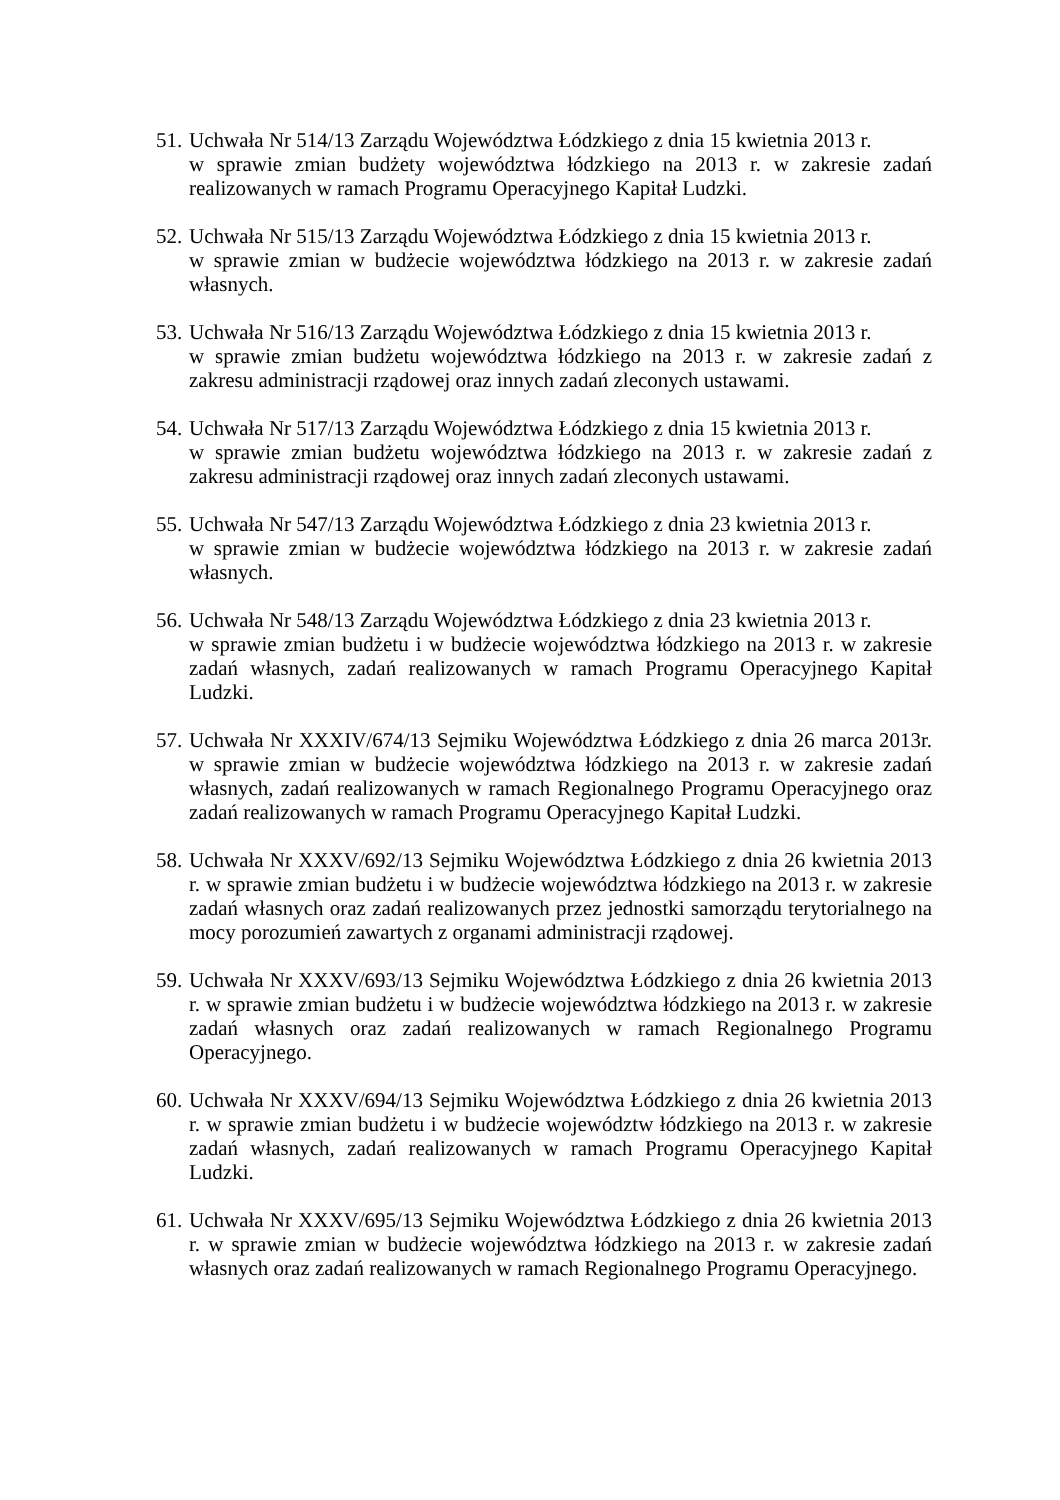51.
Uchwała Nr 514/13 Zarządu Województwa Łódzkiego z dnia 15 kwietnia 2013 r.
w sprawie zmian budżety województwa łódzkiego na 2013 r. w zakresie zadań realizowanych w ramach Programu Operacyjnego Kapitał Ludzki.
52.
Uchwała Nr 515/13 Zarządu Województwa Łódzkiego z dnia 15 kwietnia 2013 r.
w sprawie zmian w budżecie województwa łódzkiego na 2013 r. w zakresie zadań własnych.
53.
Uchwała Nr 516/13 Zarządu Województwa Łódzkiego z dnia 15 kwietnia 2013 r.
w sprawie zmian budżetu województwa łódzkiego na 2013 r. w zakresie zadań z zakresu administracji rządowej oraz innych zadań zleconych ustawami.
54.
Uchwała Nr 517/13 Zarządu Województwa Łódzkiego z dnia 15 kwietnia 2013 r.
w sprawie zmian budżetu województwa łódzkiego na 2013 r. w zakresie zadań z zakresu administracji rządowej oraz innych zadań zleconych ustawami.
55.
Uchwała Nr 547/13 Zarządu Województwa Łódzkiego z dnia 23 kwietnia 2013 r.
w sprawie zmian w budżecie województwa łódzkiego na 2013 r. w zakresie zadań własnych.
56.
Uchwała Nr 548/13 Zarządu Województwa Łódzkiego z dnia 23 kwietnia 2013 r.
w sprawie zmian budżetu i w budżecie województwa łódzkiego na 2013 r. w zakresie zadań własnych, zadań realizowanych w ramach Programu Operacyjnego Kapitał Ludzki.
57.
Uchwała Nr XXXIV/674/13 Sejmiku Województwa Łódzkiego z dnia 26 marca 2013r. w sprawie zmian w budżecie województwa łódzkiego na 2013 r. w zakresie zadań własnych, zadań realizowanych w ramach Regionalnego Programu Operacyjnego oraz zadań realizowanych w ramach Programu Operacyjnego Kapitał Ludzki.
58.
Uchwała Nr XXXV/692/13 Sejmiku Województwa Łódzkiego z dnia 26 kwietnia 2013 r. w sprawie zmian budżetu i w budżecie województwa łódzkiego na 2013 r. w zakresie zadań własnych oraz zadań realizowanych przez jednostki samorządu terytorialnego na mocy porozumień zawartych z organami administracji rządowej.
59.
Uchwała Nr XXXV/693/13 Sejmiku Województwa Łódzkiego z dnia 26 kwietnia 2013 r. w sprawie zmian budżetu i w budżecie województwa łódzkiego na 2013 r. w zakresie zadań własnych oraz zadań realizowanych w ramach Regionalnego Programu Operacyjnego.
60.
Uchwała Nr XXXV/694/13 Sejmiku Województwa Łódzkiego z dnia 26 kwietnia 2013 r. w sprawie zmian budżetu i w budżecie województw łódzkiego na 2013 r. w zakresie zadań własnych, zadań realizowanych w ramach Programu Operacyjnego Kapitał Ludzki.
61.
Uchwała Nr XXXV/695/13 Sejmiku Województwa Łódzkiego z dnia 26 kwietnia 2013 r. w sprawie zmian w budżecie województwa łódzkiego na 2013 r. w zakresie zadań własnych oraz zadań realizowanych w ramach Regionalnego Programu Operacyjnego.